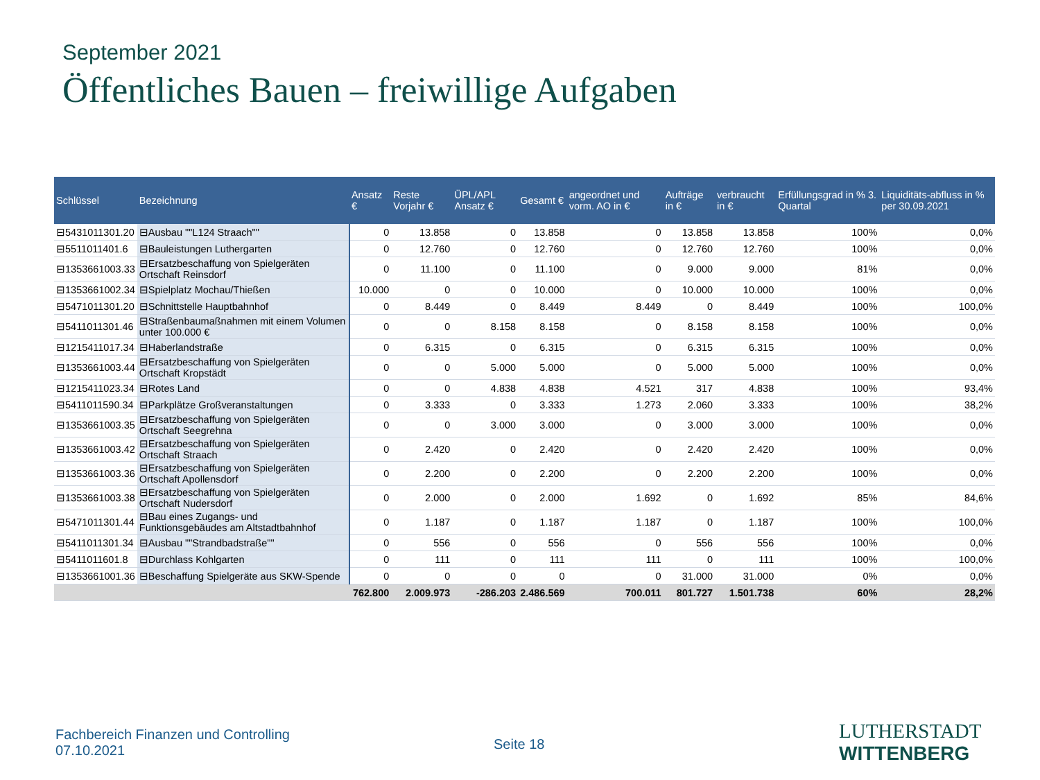September 2021
Öffentliches Bauen – freiwillige Aufgaben
| Schlüssel | Bezeichnung | Ansatz € | Reste Vorjahr € | ÜPL/APL Ansatz € | Gesamt € | angeordnet und vorm. AO in € | Aufträge in € | verbraucht in € | Erfüllungsgrad in % 3. Quartal | Liquiditäts-abfluss in % per 30.09.2021 |
| --- | --- | --- | --- | --- | --- | --- | --- | --- | --- | --- |
| ⊟5431011301.20 | ⊟Ausbau ""L124 Straach"" | 0 | 13.858 | 0 | 13.858 | 0 | 13.858 | 13.858 | 100% | 0,0% |
| ⊟5511011401.6 | ⊟Bauleistungen Luthergarten | 0 | 12.760 | 0 | 12.760 | 0 | 12.760 | 12.760 | 100% | 0,0% |
| ⊟1353661003.33 | ⊟Ersatzbeschaffung von Spielgeräten Ortschaft Reinsdorf | 0 | 11.100 | 0 | 11.100 | 0 | 9.000 | 9.000 | 81% | 0,0% |
| ⊟1353661002.34 | ⊟Spielplatz Mochau/Thießen | 10.000 | 0 | 0 | 10.000 | 0 | 10.000 | 10.000 | 100% | 0,0% |
| ⊟5471011301.20 | ⊟Schnittstelle Hauptbahnhof | 0 | 8.449 | 0 | 8.449 | 8.449 | 0 | 8.449 | 100% | 100,0% |
| ⊟5411011301.46 | ⊟Straßenbaumaßnahmen mit einem Volumen unter 100.000 € | 0 | 0 | 8.158 | 8.158 | 0 | 8.158 | 8.158 | 100% | 0,0% |
| ⊟1215411017.34 | ⊟Haberlandstraße | 0 | 6.315 | 0 | 6.315 | 0 | 6.315 | 6.315 | 100% | 0,0% |
| ⊟1353661003.44 | ⊟Ersatzbeschaffung von Spielgeräten Ortschaft Kropstädt | 0 | 0 | 5.000 | 5.000 | 0 | 5.000 | 5.000 | 100% | 0,0% |
| ⊟1215411023.34 | ⊟Rotes Land | 0 | 0 | 4.838 | 4.838 | 4.521 | 317 | 4.838 | 100% | 93,4% |
| ⊟5411011590.34 | ⊟Parkplätze Großveranstaltungen | 0 | 3.333 | 0 | 3.333 | 1.273 | 2.060 | 3.333 | 100% | 38,2% |
| ⊟1353661003.35 | ⊟Ersatzbeschaffung von Spielgeräten Ortschaft Seegrehna | 0 | 0 | 3.000 | 3.000 | 0 | 3.000 | 3.000 | 100% | 0,0% |
| ⊟1353661003.42 | ⊟Ersatzbeschaffung von Spielgeräten Ortschaft Straach | 0 | 2.420 | 0 | 2.420 | 0 | 2.420 | 2.420 | 100% | 0,0% |
| ⊟1353661003.36 | ⊟Ersatzbeschaffung von Spielgeräten Ortschaft Apollensdorf | 0 | 2.200 | 0 | 2.200 | 0 | 2.200 | 2.200 | 100% | 0,0% |
| ⊟1353661003.38 | ⊟Ersatzbeschaffung von Spielgeräten Ortschaft Nudersdorf | 0 | 2.000 | 0 | 2.000 | 1.692 | 0 | 1.692 | 85% | 84,6% |
| ⊟5471011301.44 | ⊟Bau eines Zugangs- und Funktionsgebäudes am Altstadtbahnhof | 0 | 1.187 | 0 | 1.187 | 1.187 | 0 | 1.187 | 100% | 100,0% |
| ⊟5411011301.34 | ⊟Ausbau ""Strandbadstraße"" | 0 | 556 | 0 | 556 | 0 | 556 | 556 | 100% | 0,0% |
| ⊟5411011601.8 | ⊟Durchlass Kohlgarten | 0 | 111 | 0 | 111 | 111 | 0 | 111 | 100% | 100,0% |
| ⊟1353661001.36 | ⊟Beschaffung Spielgeräte aus SKW-Spende | 0 | 0 | 0 | 0 | 0 | 31.000 | 31.000 | 0% | 0,0% |
| | | 762.800 | 2.009.973 | -286.203 | 2.486.569 | 700.011 | 801.727 | 1.501.738 | 60% | 28,2% |
Fachbereich Finanzen und Controlling
07.10.2021
Seite 18
LUTHERSTADT
WITTENBERG